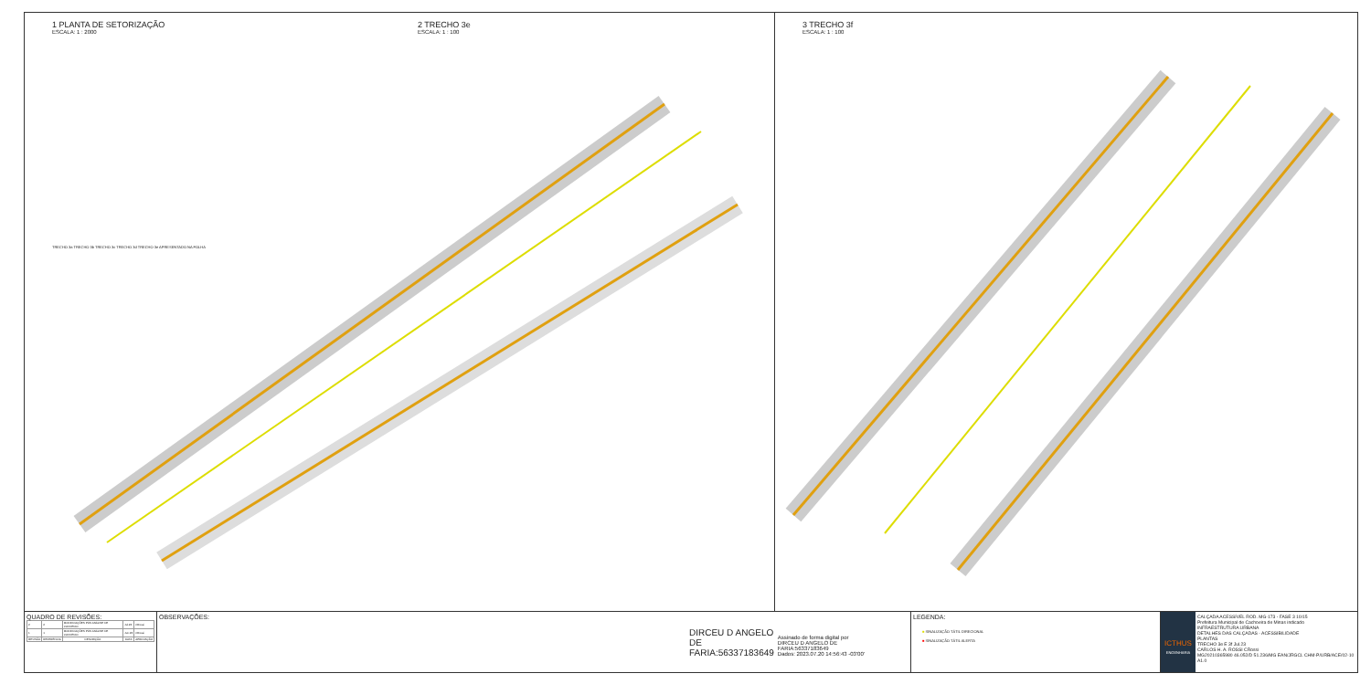1 PLANTA DE SETORIZAÇÃO
ESCALA: 1 : 2000
TRECHO 3a TRECHO 3b TRECHO 3c TRECHO 3d TRECHO 3e APRESENTADO NA FOLHA
2 TRECHO 3e
ESCALA: 1 : 100
3 TRECHO 3f
ESCALA: 1 : 100
QUADRO DE REVISÕES:
| 2 | 2 | MODIFICAÇÕES PÓS ANÁLISE DE CONVÊNIO | Jul.23 | CRossi |
| 1 | 1 | MODIFICAÇÕES PÓS ANÁLISE DE CONVÊNIO | Jun.23 | CRossi |
| REVISÃO | REFERÊNCIA | DESCRIÇÃO | DATA | APROVAÇÃO |
OBSERVAÇÕES:
DIRCEU D ANGELO
DE
FARIA:56337183649
Assinado de forma digital por
DIRCEU D ANGELO DE
FARIA:56337183649
Dados: 2023.07.20 14:56:43 -03'00'
LEGENDA:
■ SINALIZAÇÃO TÁTIL DIRECIONAL
■ SINALIZAÇÃO TÁTIL ALERTA
ICTHUS
ENGENHARIA
CALÇADA ACESSÍVEL ROD. MG-173 - FASE 3 10/15
Prefeitura Municipal de Cachoeira de Minas indicado
INFRAESTRUTURA URBANA
DETALHES DAS CALÇADAS - ACESSIBILIDADE
PLANTAS
TRECHO 3e E 3f Jul.23
CARLOS H. A. ROSSI CRossi
MG20210365980 46.052/D 51.236/MG EAN/JRGCL CHM-P/URB/ACE/02-10 A1.0